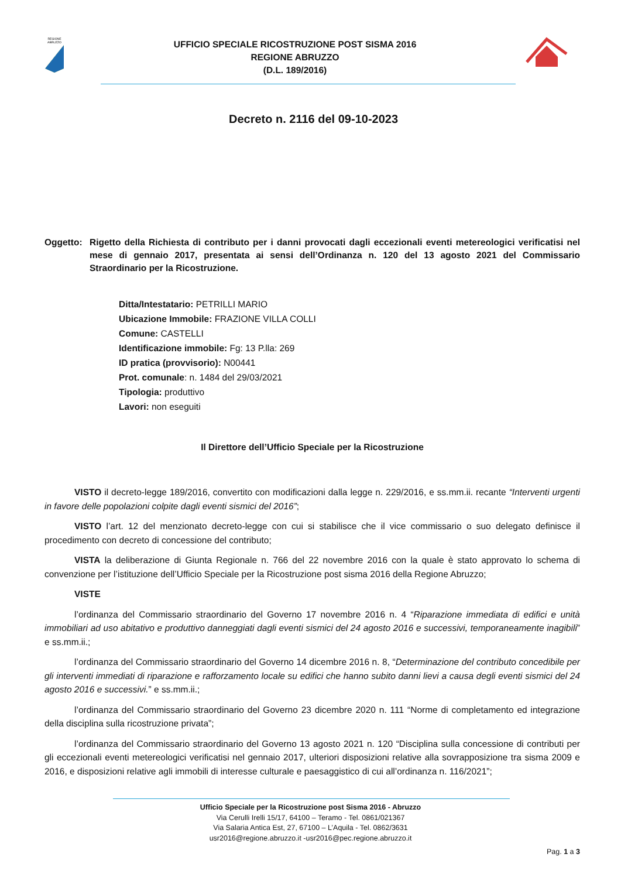REGIONE
ABRUZZO
UFFICIO SPECIALE RICOSTRUZIONE POST SISMA 2016
REGIONE ABRUZZO
(D.L. 189/2016)
Decreto n. 2116 del 09-10-2023
Oggetto: Rigetto della Richiesta di contributo per i danni provocati dagli eccezionali eventi metereologici verificatisi nel mese di gennaio 2017, presentata ai sensi dell’Ordinanza n. 120 del 13 agosto 2021 del Commissario Straordinario per la Ricostruzione.
Ditta/Intestatario: PETRILLI MARIO
Ubicazione Immobile: FRAZIONE VILLA COLLI
Comune: CASTELLI
Identificazione immobile: Fg: 13 P.lla: 269
ID pratica (provvisorio): N00441
Prot. comunale: n. 1484 del 29/03/2021
Tipologia: produttivo
Lavori: non eseguiti
Il Direttore dell’Ufficio Speciale per la Ricostruzione
VISTO il decreto-legge 189/2016, convertito con modificazioni dalla legge n. 229/2016, e ss.mm.ii. recante “Interventi urgenti in favore delle popolazioni colpite dagli eventi sismici del 2016”;
VISTO l’art. 12 del menzionato decreto-legge con cui si stabilisce che il vice commissario o suo delegato definisce il procedimento con decreto di concessione del contributo;
VISTA la deliberazione di Giunta Regionale n. 766 del 22 novembre 2016 con la quale è stato approvato lo schema di convenzione per l’istituzione dell’Ufficio Speciale per la Ricostruzione post sisma 2016 della Regione Abruzzo;
VISTE
l’ordinanza del Commissario straordinario del Governo 17 novembre 2016 n. 4 “Riparazione immediata di edifici e unità immobiliari ad uso abitativo e produttivo danneggiati dagli eventi sismici del 24 agosto 2016 e successivi, temporaneamente inagibili” e ss.mm.ii.;
l’ordinanza del Commissario straordinario del Governo 14 dicembre 2016 n. 8, “Determinazione del contributo concedibile per gli interventi immediati di riparazione e rafforzamento locale su edifici che hanno subito danni lievi a causa degli eventi sismici del 24 agosto 2016 e successivi.” e ss.mm.ii.;
l’ordinanza del Commissario straordinario del Governo 23 dicembre 2020 n. 111 “Norme di completamento ed integrazione della disciplina sulla ricostruzione privata”;
l’ordinanza del Commissario straordinario del Governo 13 agosto 2021 n. 120 “Disciplina sulla concessione di contributi per gli eccezionali eventi metereologici verificatisi nel gennaio 2017, ulteriori disposizioni relative alla sovrapposizione tra sisma 2009 e 2016, e disposizioni relative agli immobili di interesse culturale e paesaggistico di cui all’ordinanza n. 116/2021”;
Ufficio Speciale per la Ricostruzione post Sisma 2016 - Abruzzo
Via Cerulli Irelli 15/17, 64100 – Teramo - Tel. 0861/021367
Via Salaria Antica Est, 27, 67100 – L’Aquila - Tel. 0862/3631
usr2016@regione.abruzzo.it -usr2016@pec.regione.abruzzo.it
Pag. 1 a 3